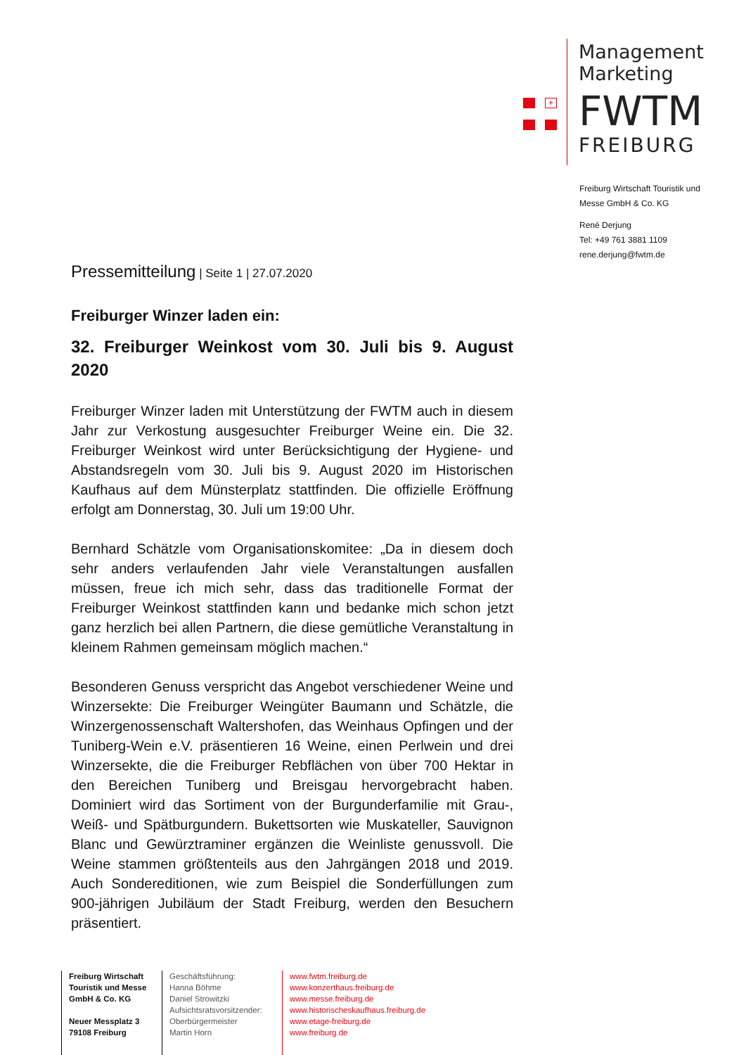+
Management
Marketing
FWTM
FREIBURG
Freiburg Wirtschaft Touristik und
Messe GmbH & Co. KG
René Derjung
Tel: +49 761 3881 1109
rene.derjung@fwtm.de
Pressemitteilung | Seite 1 | 27.07.2020
Freiburger Winzer laden ein:
32. Freiburger Weinkost vom 30. Juli bis 9. August 2020
Freiburger Winzer laden mit Unterstützung der FWTM auch in diesem Jahr zur Verkostung ausgesuchter Freiburger Weine ein. Die 32. Freiburger Weinkost wird unter Berücksichtigung der Hygiene- und Abstandsregeln vom 30. Juli bis 9. August 2020 im Historischen Kaufhaus auf dem Münsterplatz stattfinden. Die offizielle Eröffnung erfolgt am Donnerstag, 30. Juli um 19:00 Uhr.
Bernhard Schätzle vom Organisationskomitee: „Da in diesem doch sehr anders verlaufenden Jahr viele Veranstaltungen ausfallen müssen, freue ich mich sehr, dass das traditionelle Format der Freiburger Weinkost stattfinden kann und bedanke mich schon jetzt ganz herzlich bei allen Partnern, die diese gemütliche Veranstaltung in kleinem Rahmen gemeinsam möglich machen.“
Besonderen Genuss verspricht das Angebot verschiedener Weine und Winzersekte: Die Freiburger Weingüter Baumann und Schätzle, die Winzergenossenschaft Waltershofen, das Weinhaus Opfingen und der Tuniberg-Wein e.V. präsentieren 16 Weine, einen Perlwein und drei Winzersekte, die die Freiburger Rebflächen von über 700 Hektar in den Bereichen Tuniberg und Breisgau hervorgebracht haben. Dominiert wird das Sortiment von der Burgunderfamilie mit Grau-, Weiß- und Spätburgundern. Bukettsorten wie Muskateller, Sauvignon Blanc und Gewürztraminer ergänzen die Weinliste genussvoll. Die Weine stammen größtenteils aus den Jahrgängen 2018 und 2019. Auch Sondereditionen, wie zum Beispiel die Sonderfüllungen zum 900-jährigen Jubiläum der Stadt Freiburg, werden den Besuchern präsentiert.
Freiburg Wirtschaft Touristik und Messe GmbH & Co. KG
Neuer Messplatz 3
79108 Freiburg
Geschäftsführung:
Hanna Böhme
Daniel Strowitzki
Aufsichtsratsvorsitzender:
Oberbürgermeister
Martin Horn
www.fwtm.freiburg.de
www.konzerthaus.freiburg.de
www.messe.freiburg.de
www.historischeskaufhaus.freiburg.de
www.etage-freiburg.de
www.freiburg.de